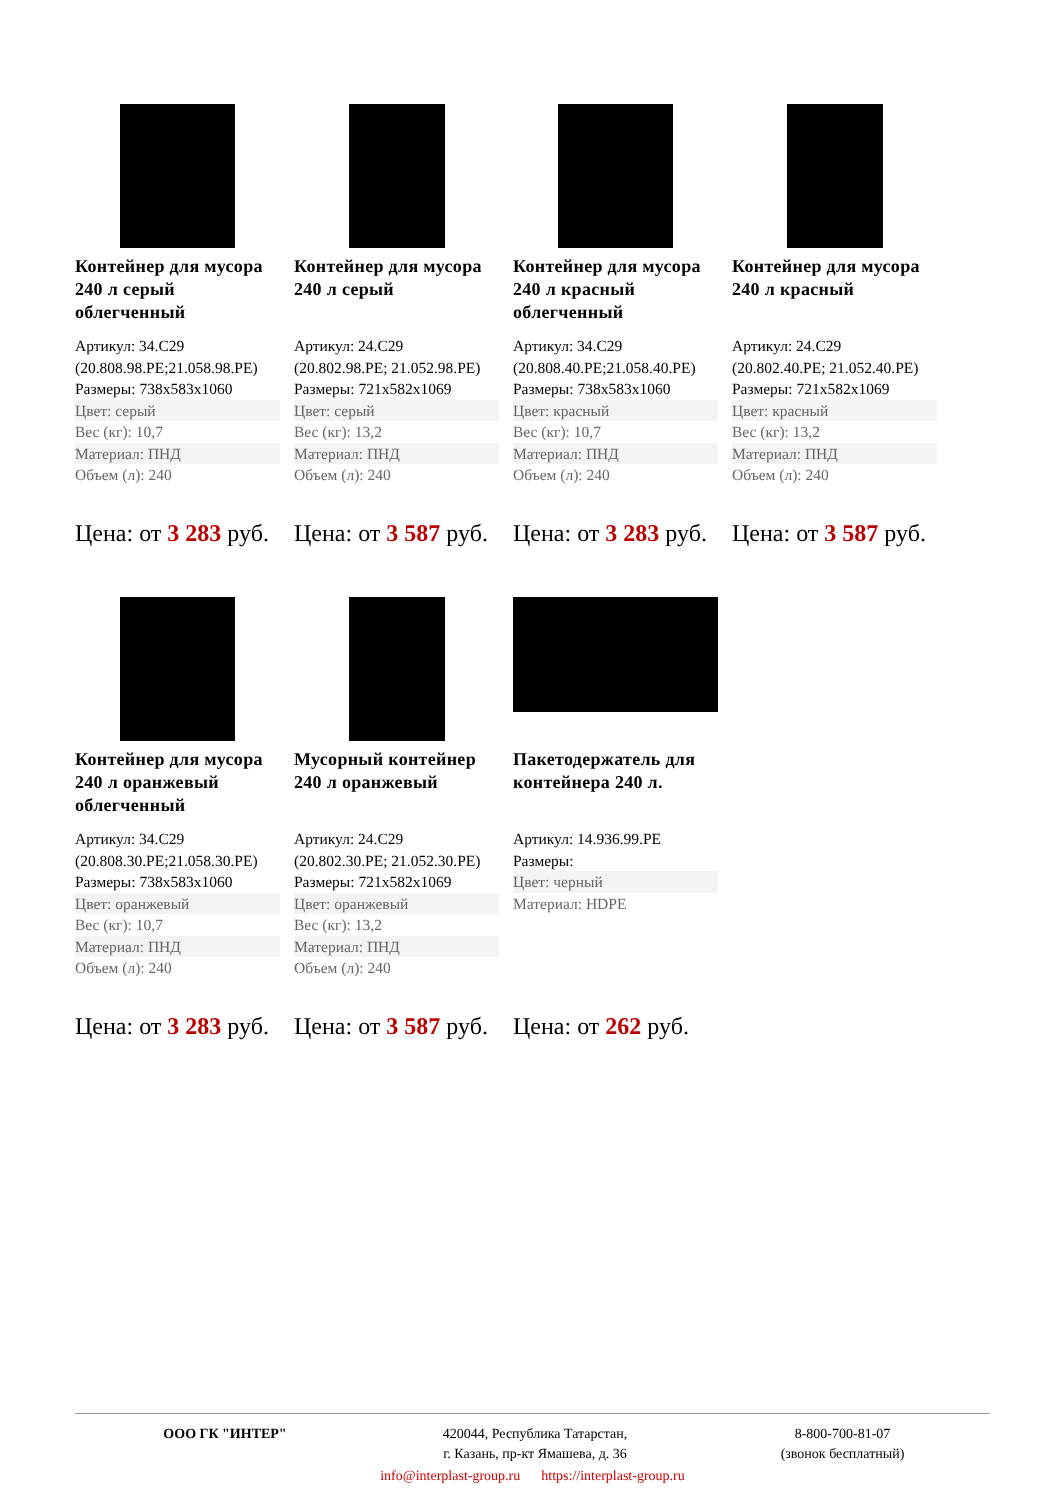Контейнер для мусора 240 л серый облегченный
Артикул: 34.C29 (20.808.98.PE;21.058.98.PE)
Размеры: 738x583x1060
Цвет: серый
Вес (кг): 10,7
Материал: ПНД
Объем (л): 240
Цена: от 3 283 руб.
Контейнер для мусора 240 л серый
Артикул: 24.C29 (20.802.98.PE; 21.052.98.PE)
Размеры: 721x582x1069
Цвет: серый
Вес (кг): 13,2
Материал: ПНД
Объем (л): 240
Цена: от 3 587 руб.
Контейнер для мусора 240 л красный облегченный
Артикул: 34.C29 (20.808.40.PE;21.058.40.PE)
Размеры: 738x583x1060
Цвет: красный
Вес (кг): 10,7
Материал: ПНД
Объем (л): 240
Цена: от 3 283 руб.
Контейнер для мусора 240 л красный
Артикул: 24.C29 (20.802.40.PE; 21.052.40.PE)
Размеры: 721x582x1069
Цвет: красный
Вес (кг): 13,2
Материал: ПНД
Объем (л): 240
Цена: от 3 587 руб.
Контейнер для мусора 240 л оранжевый облегченный
Артикул: 34.C29 (20.808.30.PE;21.058.30.PE)
Размеры: 738x583x1060
Цвет: оранжевый
Вес (кг): 10,7
Материал: ПНД
Объем (л): 240
Цена: от 3 283 руб.
Мусорный контейнер 240 л оранжевый
Артикул: 24.C29 (20.802.30.PE; 21.052.30.PE)
Размеры: 721x582x1069
Цвет: оранжевый
Вес (кг): 13,2
Материал: ПНД
Объем (л): 240
Цена: от 3 587 руб.
Пакетодержатель для контейнера 240 л.
Артикул: 14.936.99.PE
Размеры:
Цвет: черный
Материал: HDPE
Цена: от 262 руб.
ООО ГК "ИНТЕР" 420044, Республика Татарстан,
г. Казань, пр-кт Ямашева, д. 36
8-800-700-81-07
(звонок бесплатный)
info@interplast-group.ru https://interplast-group.ru